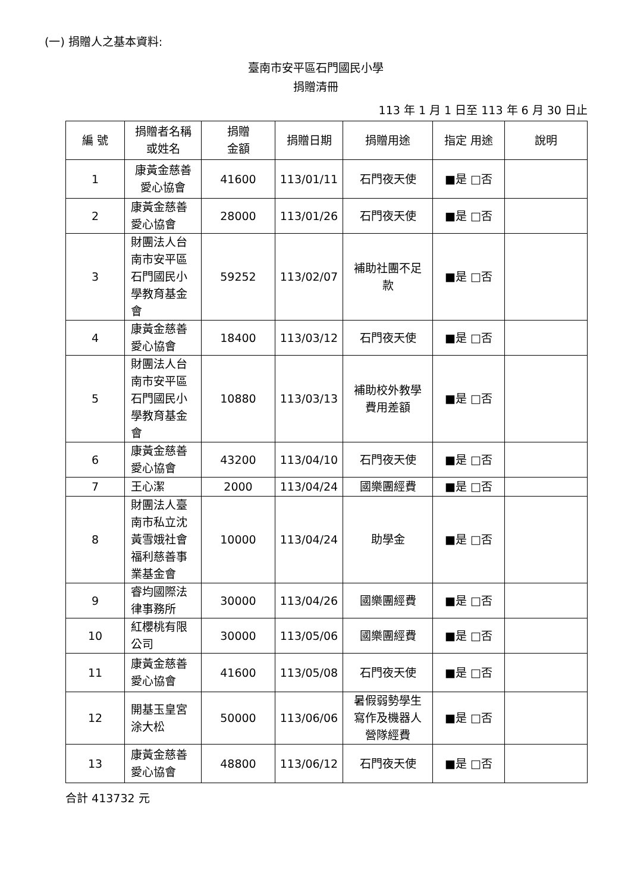(一) 捐贈人之基本資料:
臺南市安平區石門國民小學
捐贈清冊
113 年 1 月 1 日至 113 年 6 月 30 日止
| 編 號 | 捐贈者名稱 或姓名 | 捐贈 金額 | 捐贈日期 | 捐贈用途 | 指定 用途 | 說明 |
| --- | --- | --- | --- | --- | --- | --- |
| 1 | 康黃金慈善 愛心協會 | 41600 | 113/01/11 | 石門夜天使 | ■是 □否 | |
| 2 | 康黃金慈善 愛心協會 | 28000 | 113/01/26 | 石門夜天使 | ■是 □否 | |
| 3 | 財團法人台 南市安平區 石門國民小 學教育基金 會 | 59252 | 113/02/07 | 補助社團不足 款 | ■是 □否 | |
| 4 | 康黃金慈善 愛心協會 | 18400 | 113/03/12 | 石門夜天使 | ■是 □否 | |
| 5 | 財團法人台 南市安平區 石門國民小 學教育基金 會 | 10880 | 113/03/13 | 補助校外教學 費用差額 | ■是 □否 | |
| 6 | 康黃金慈善 愛心協會 | 43200 | 113/04/10 | 石門夜天使 | ■是 □否 | |
| 7 | 王心潔 | 2000 | 113/04/24 | 國樂團經費 | ■是 □否 | |
| 8 | 財團法人臺 南市私立沈 黃雪娥社會 福利慈善事 業基金會 | 10000 | 113/04/24 | 助學金 | ■是 □否 | |
| 9 | 睿均國際法 律事務所 | 30000 | 113/04/26 | 國樂團經費 | ■是 □否 | |
| 10 | 紅櫻桃有限 公司 | 30000 | 113/05/06 | 國樂團經費 | ■是 □否 | |
| 11 | 康黃金慈善 愛心協會 | 41600 | 113/05/08 | 石門夜天使 | ■是 □否 | |
| 12 | 開基玉皇宮 涂大松 | 50000 | 113/06/06 | 暑假弱勢學生 寫作及機器人 營隊經費 | ■是 □否 | |
| 13 | 康黃金慈善 愛心協會 | 48800 | 113/06/12 | 石門夜天使 | ■是 □否 | |
合計 413732 元